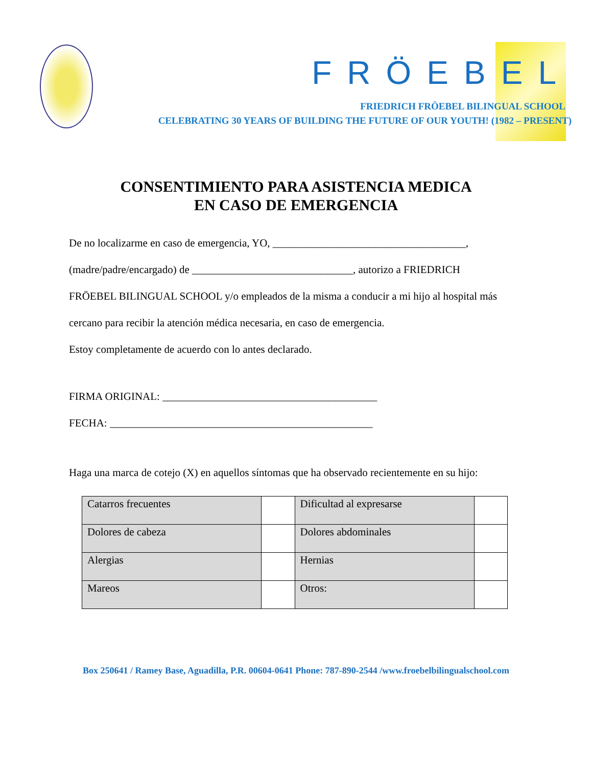FRÖEBEL
FRIEDRICH FRÖEBEL BILINGUAL SCHOOL
CELEBRATING 30 YEARS OF BUILDING THE FUTURE OF OUR YOUTH! (1982 – PRESENT)
CONSENTIMIENTO PARA ASISTENCIA MEDICA
EN CASO DE EMERGENCIA
De no localizarme en caso de emergencia, YO, ____________________________________,
(madre/padre/encargado) de ______________________________, autorizo a FRIEDRICH
FRÖEBEL BILINGUAL SCHOOL y/o empleados de la misma a conducir a mi hijo al hospital más
cercano para recibir la atención médica necesaria, en caso de emergencia.
Estoy completamente de acuerdo con lo antes declarado.
FIRMA ORIGINAL: ________________________________________
FECHA: _________________________________________________
Haga una marca de cotejo (X) en aquellos síntomas que ha observado recientemente en su hijo:
| Catarros frecuentes | | Dificultad al expresarse | |
| Dolores de cabeza | | Dolores abdominales | |
| Alergias | | Hernias | |
| Mareos | | Otros: | |
Box 250641 / Ramey Base, Aguadilla, P.R. 00604-0641 Phone: 787-890-2544 /www.froebelbilingualschool.com